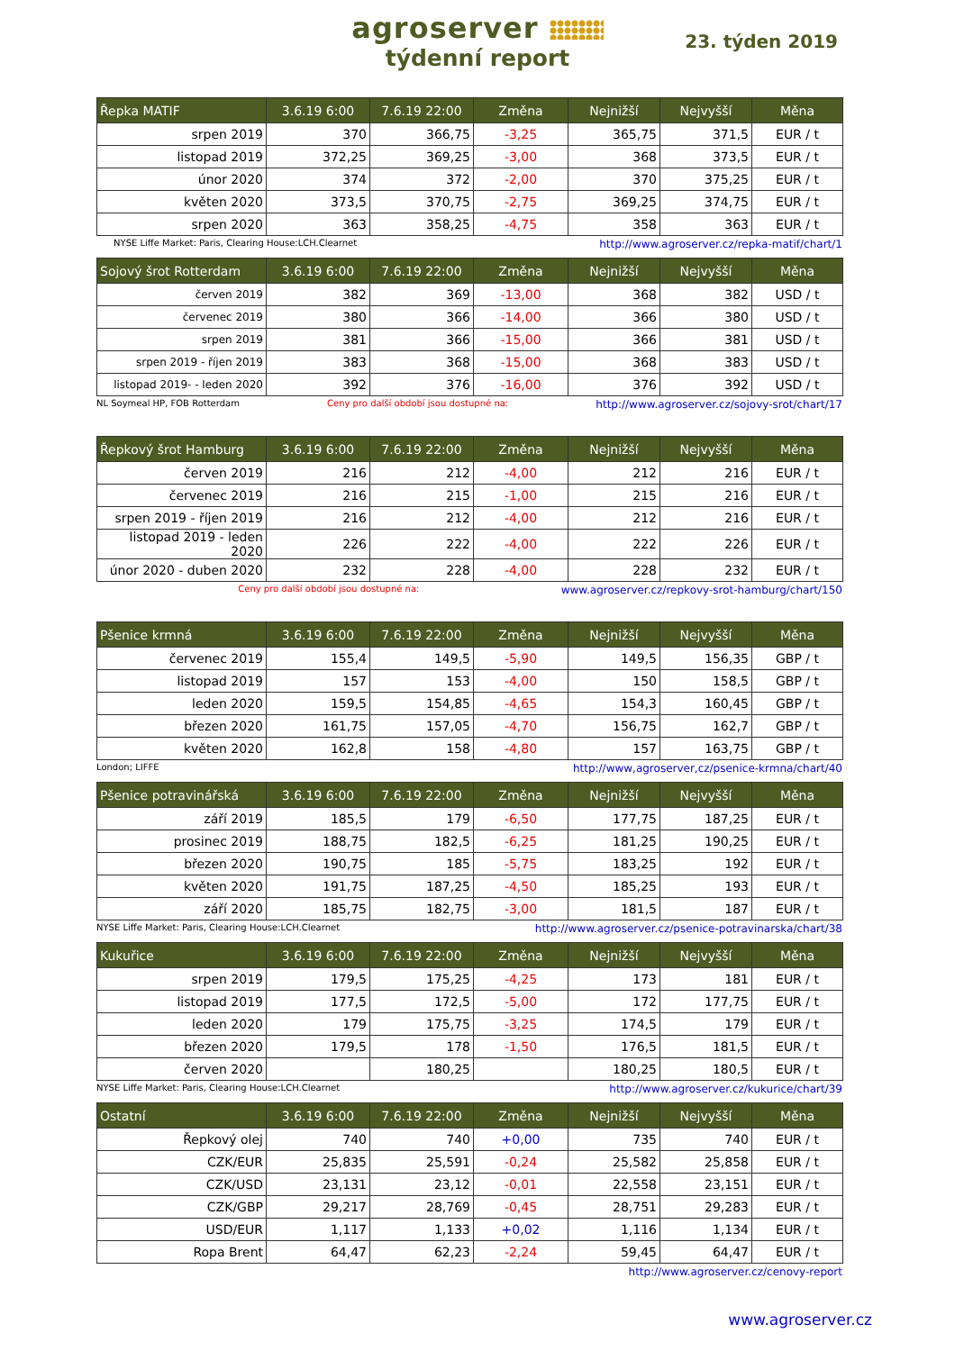agroserver
týdenní report
23. týden 2019
| Řepka MATIF | 3.6.19 6:00 | 7.6.19 22:00 | Změna | Nejnižší | Nejvyšší | Měna |
| --- | --- | --- | --- | --- | --- | --- |
| srpen 2019 | 370 | 366,75 | -3,25 | 365,75 | 371,5 | EUR / t |
| listopad 2019 | 372,25 | 369,25 | -3,00 | 368 | 373,5 | EUR / t |
| únor 2020 | 374 | 372 | -2,00 | 370 | 375,25 | EUR / t |
| květen 2020 | 373,5 | 370,75 | -2,75 | 369,25 | 374,75 | EUR / t |
| srpen 2020 | 363 | 358,25 | -4,75 | 358 | 363 | EUR / t |
NYSE Liffe Market: Paris, Clearing House:LCH.Clearnet http://www.agroserver.cz/repka-matif/chart/1
| Sojový šrot Rotterdam | 3.6.19 6:00 | 7.6.19 22:00 | Změna | Nejnižší | Nejvyšší | Měna |
| --- | --- | --- | --- | --- | --- | --- |
| červen 2019 | 382 | 369 | -13,00 | 368 | 382 | USD / t |
| červenec 2019 | 380 | 366 | -14,00 | 366 | 380 | USD / t |
| srpen 2019 | 381 | 366 | -15,00 | 366 | 381 | USD / t |
| srpen 2019 - říjen 2019 | 383 | 368 | -15,00 | 368 | 383 | USD / t |
| listopad 2019- - leden 2020 | 392 | 376 | -16,00 | 376 | 392 | USD / t |
NL Soymeal HP, FOB Rotterdam Ceny pro další období jsou dostupné na: http://www.agroserver.cz/sojovy-srot/chart/17
| Řepkový šrot Hamburg | 3.6.19 6:00 | 7.6.19 22:00 | Změna | Nejnižší | Nejvyšší | Měna |
| --- | --- | --- | --- | --- | --- | --- |
| červen 2019 | 216 | 212 | -4,00 | 212 | 216 | EUR / t |
| červenec 2019 | 216 | 215 | -1,00 | 215 | 216 | EUR / t |
| srpen 2019 - říjen 2019 | 216 | 212 | -4,00 | 212 | 216 | EUR / t |
| listopad 2019 - leden 2020 | 226 | 222 | -4,00 | 222 | 226 | EUR / t |
| únor 2020 - duben 2020 | 232 | 228 | -4,00 | 228 | 232 | EUR / t |
Ceny pro další období jsou dostupné na: www.agroserver.cz/repkovy-srot-hamburg/chart/150
| Pšenice krmná | 3.6.19 6:00 | 7.6.19 22:00 | Změna | Nejnižší | Nejvyšší | Měna |
| --- | --- | --- | --- | --- | --- | --- |
| červenec 2019 | 155,4 | 149,5 | -5,90 | 149,5 | 156,35 | GBP / t |
| listopad 2019 | 157 | 153 | -4,00 | 150 | 158,5 | GBP / t |
| leden 2020 | 159,5 | 154,85 | -4,65 | 154,3 | 160,45 | GBP / t |
| březen 2020 | 161,75 | 157,05 | -4,70 | 156,75 | 162,7 | GBP / t |
| květen 2020 | 162,8 | 158 | -4,80 | 157 | 163,75 | GBP / t |
London; LIFFE http://www,agroserver,cz/psenice-krmna/chart/40
| Pšenice potravinářská | 3.6.19 6:00 | 7.6.19 22:00 | Změna | Nejnižší | Nejvyšší | Měna |
| --- | --- | --- | --- | --- | --- | --- |
| září 2019 | 185,5 | 179 | -6,50 | 177,75 | 187,25 | EUR / t |
| prosinec 2019 | 188,75 | 182,5 | -6,25 | 181,25 | 190,25 | EUR / t |
| březen 2020 | 190,75 | 185 | -5,75 | 183,25 | 192 | EUR / t |
| květen 2020 | 191,75 | 187,25 | -4,50 | 185,25 | 193 | EUR / t |
| září 2020 | 185,75 | 182,75 | -3,00 | 181,5 | 187 | EUR / t |
NYSE Liffe Market: Paris, Clearing House:LCH.Clearnet http://www.agroserver.cz/psenice-potravinarska/chart/38
| Kukuřice | 3.6.19 6:00 | 7.6.19 22:00 | Změna | Nejnižší | Nejvyšší | Měna |
| --- | --- | --- | --- | --- | --- | --- |
| srpen 2019 | 179,5 | 175,25 | -4,25 | 173 | 181 | EUR / t |
| listopad 2019 | 177,5 | 172,5 | -5,00 | 172 | 177,75 | EUR / t |
| leden 2020 | 179 | 175,75 | -3,25 | 174,5 | 179 | EUR / t |
| březen 2020 | 179,5 | 178 | -1,50 | 176,5 | 181,5 | EUR / t |
| červen 2020 | | 180,25 | | 180,25 | 180,5 | EUR / t |
NYSE Liffe Market: Paris, Clearing House:LCH.Clearnet http://www.agroserver.cz/kukurice/chart/39
| Ostatní | 3.6.19 6:00 | 7.6.19 22:00 | Změna | Nejnižší | Nejvyšší | Měna |
| --- | --- | --- | --- | --- | --- | --- |
| Řepkový olej | 740 | 740 | +0,00 | 735 | 740 | EUR / t |
| CZK/EUR | 25,835 | 25,591 | -0,24 | 25,582 | 25,858 | EUR / t |
| CZK/USD | 23,131 | 23,12 | -0,01 | 22,558 | 23,151 | EUR / t |
| CZK/GBP | 29,217 | 28,769 | -0,45 | 28,751 | 29,283 | EUR / t |
| USD/EUR | 1,117 | 1,133 | +0,02 | 1,116 | 1,134 | EUR / t |
| Ropa Brent | 64,47 | 62,23 | -2,24 | 59,45 | 64,47 | EUR / t |
http://www.agroserver.cz/cenovy-report
www.agroserver.cz